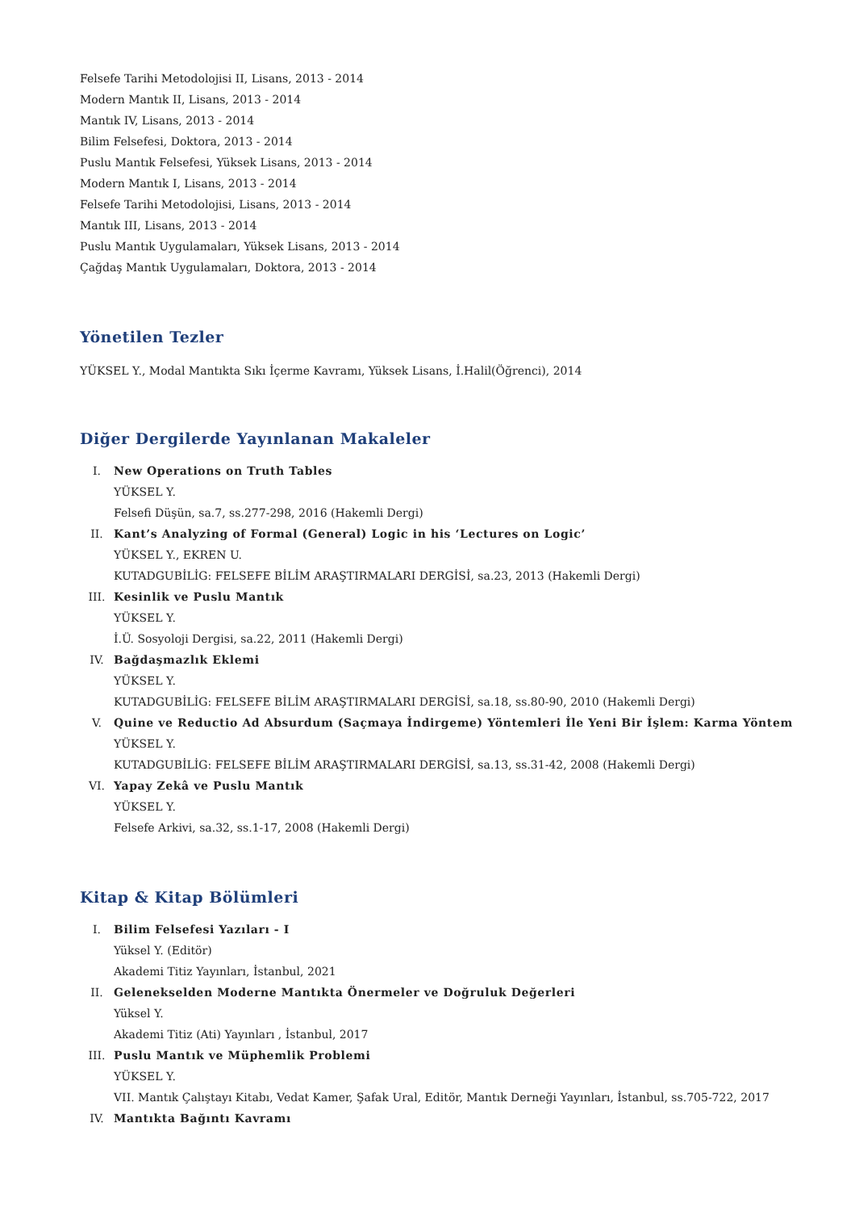Felsefe Tarihi Metodolojisi II, Lisans, 2013 - 2014
Modern Mantık II, Lisans, 2013 - 2014
Mantık IV, Lisans, 2013 - 2014
Bilim Felsefesi, Doktora, 2013 - 2014
Puslu Mantık Felsefesi, Yüksek Lisans, 2013 - 2014
Modern Mantık I, Lisans, 2013 - 2014
Felsefe Tarihi Metodolojisi, Lisans, 2013 - 2014
Mantık III, Lisans, 2013 - 2014
Puslu Mantık Uygulamaları, Yüksek Lisans, 2013 - 2014
Çağdaş Mantık Uygulamaları, Doktora, 2013 - 2014
Yönetilen Tezler
YÜKSEL Y., Modal Mantıkta Sıkı İçerme Kavramı, Yüksek Lisans, İ.Halil(Öğrenci), 2014
Diğer Dergilerde Yayınlanan Makaleler
I. New Operations on Truth Tables
YÜKSEL Y.
Felsefi Düşün, sa.7, ss.277-298, 2016 (Hakemli Dergi)
II. Kant’s Analyzing of Formal (General) Logic in his ‘Lectures on Logic’
YÜKSEL Y., EKREN U.
KUTADGUBİLİG: FELSEFE BİLİM ARAŞTIRMALARI DERGİSİ, sa.23, 2013 (Hakemli Dergi)
III. Kesinlik ve Puslu Mantık
YÜKSEL Y.
İ.Ü. Sosyoloji Dergisi, sa.22, 2011 (Hakemli Dergi)
IV. Bağdaşmazlık Eklemi
YÜKSEL Y.
KUTADGUBİLİG: FELSEFE BİLİM ARAŞTIRMALARI DERGİSİ, sa.18, ss.80-90, 2010 (Hakemli Dergi)
V. Quine ve Reductio Ad Absurdum (Saçmaya İndirgeme) Yöntemleri İle Yeni Bir İşlem: Karma Yöntem
YÜKSEL Y.
KUTADGUBİLİG: FELSEFE BİLİM ARAŞTIRMALARI DERGİSİ, sa.13, ss.31-42, 2008 (Hakemli Dergi)
VI. Yapay Zekâ ve Puslu Mantık
YÜKSEL Y.
Felsefe Arkivi, sa.32, ss.1-17, 2008 (Hakemli Dergi)
Kitap & Kitap Bölümleri
I. Bilim Felsefesi Yazıları - I
Yüksel Y. (Editör)
Akademi Titiz Yayınları, İstanbul, 2021
II. Gelenekselden Moderne Mantıkta Önermeler ve Doğruluk Değerleri
Yüksel Y.
Akademi Titiz (Ati) Yayınları , İstanbul, 2017
III. Puslu Mantık ve Müphemlik Problemi
YÜKSEL Y.
VII. Mantık Çalıştayı Kitabı, Vedat Kamer, Şafak Ural, Editör, Mantık Derneği Yayınları, İstanbul, ss.705-722, 2017
IV. Mantıkta Bağıntı Kavramı